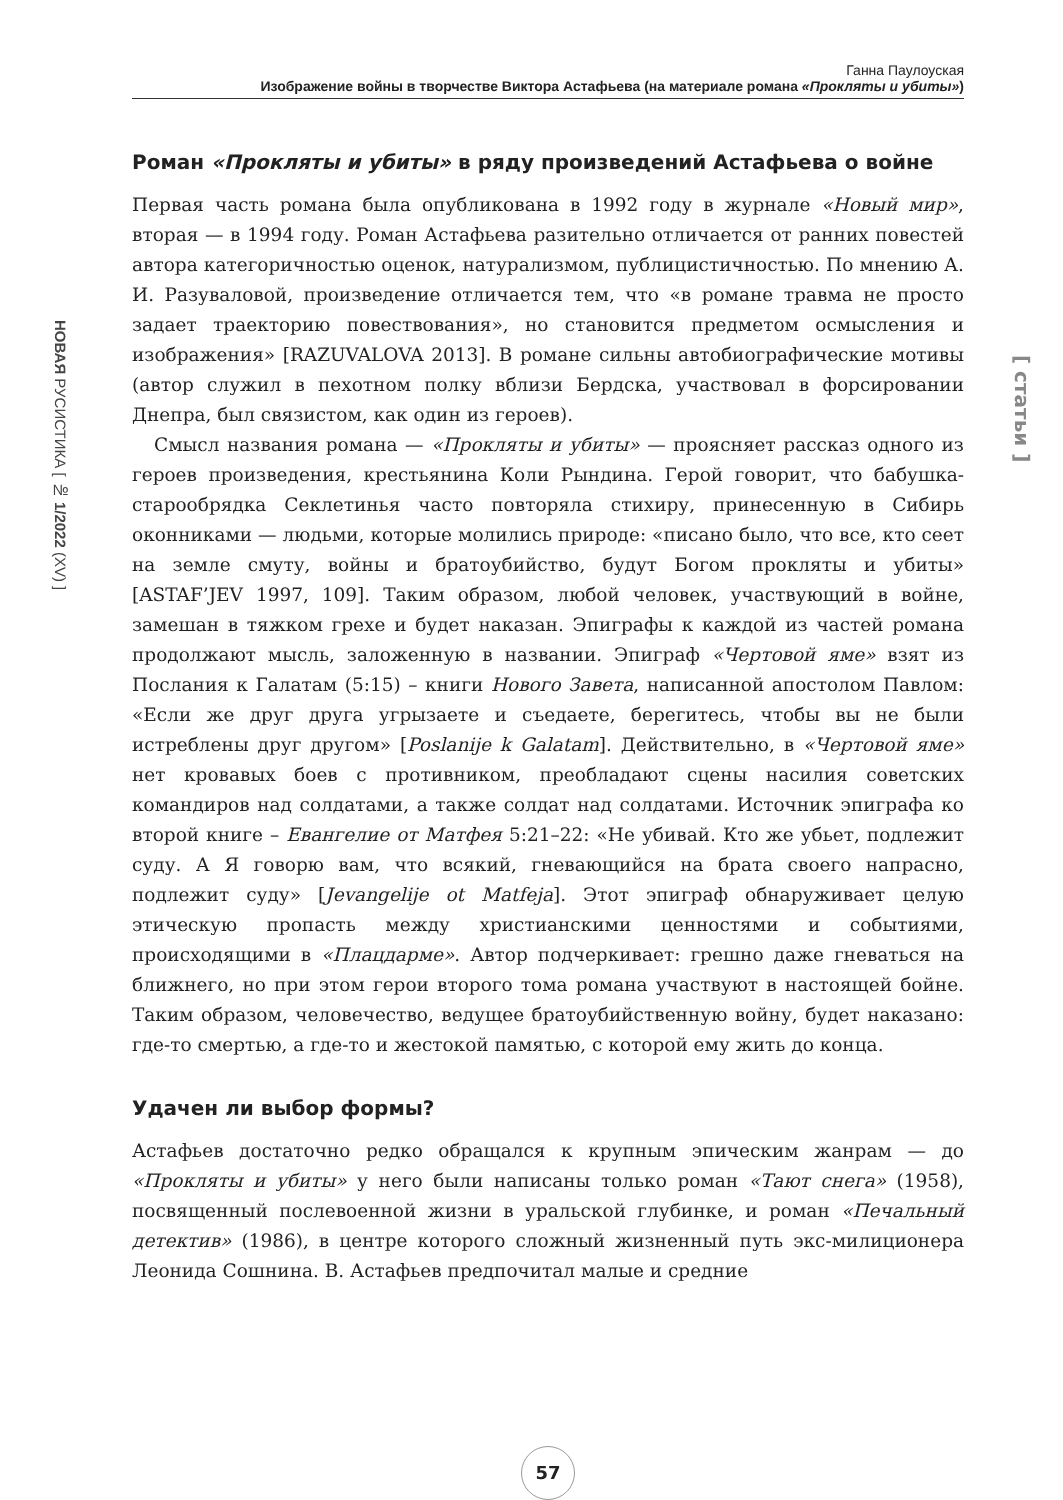Ганна Паулоуская
Изображение войны в творчестве Виктора Астафьева (на материале романа «Прокляты и убиты»)
НОВАЯ РУСИСТИКА [ № 1/2022 (XV) ]
[ статьи ]
Роман «Прокляты и убиты» в ряду произведений Астафьева о войне
Первая часть романа была опубликована в 1992 году в журнале «Новый мир», вторая — в 1994 году. Роман Астафьева разительно отличается от ранних повестей автора категоричностью оценок, натурализмом, публицистичностью. По мнению А. И. Разуваловой, произведение отличается тем, что «в романе травма не просто задает траекторию повествования», но становится предметом осмысления и изображения» [RAZUVALOVA 2013]. В романе сильны автобиографические мотивы (автор служил в пехотном полку вблизи Бердска, участвовал в форсировании Днепра, был связистом, как один из героев).
Смысл названия романа — «Прокляты и убиты» — проясняет рассказ одного из героев произведения, крестьянина Коли Рындина. Герой говорит, что бабушка-старообрядка Секлетинья часто повторяла стихиру, принесенную в Сибирь оконниками — людьми, которые молились природе: «писано было, что все, кто сеет на земле смуту, войны и братоубийство, будут Богом прокляты и убиты» [ASTAF’JEV 1997, 109]. Таким образом, любой человек, участвующий в войне, замешан в тяжком грехе и будет наказан. Эпиграфы к каждой из частей романа продолжают мысль, заложенную в названии. Эпиграф «Чертовой яме» взят из Послания к Галатам (5:15) – книги Нового Завета, написанной апостолом Павлом: «Если же друг друга угрызаете и съедаете, берегитесь, чтобы вы не были истреблены друг другом» [Poslanije k Galatam]. Действительно, в «Чертовой яме» нет кровавых боев с противником, преобладают сцены насилия советских командиров над солдатами, а также солдат над солдатами. Источник эпиграфа ко второй книге – Евангелие от Матфея 5:21–22: «Не убивай. Кто же убьет, подлежит суду. А Я говорю вам, что всякий, гневающийся на брата своего напрасно, подлежит суду» [Jevangelije ot Matfeja]. Этот эпиграф обнаруживает целую этическую пропасть между христианскими ценностями и событиями, происходящими в «Плацдарме». Автор подчеркивает: грешно даже гневаться на ближнего, но при этом герои второго тома романа участвуют в настоящей бойне. Таким образом, человечество, ведущее братоубийственную войну, будет наказано: где-то смертью, а где-то и жестокой памятью, с которой ему жить до конца.
Удачен ли выбор формы?
Астафьев достаточно редко обращался к крупным эпическим жанрам — до «Прокляты и убиты» у него были написаны только роман «Тают снега» (1958), посвященный послевоенной жизни в уральской глубинке, и роман «Печальный детектив» (1986), в центре которого сложный жизненный путь экс-милиционера Леонида Сошнина. В. Астафьев предпочитал малые и средние
57